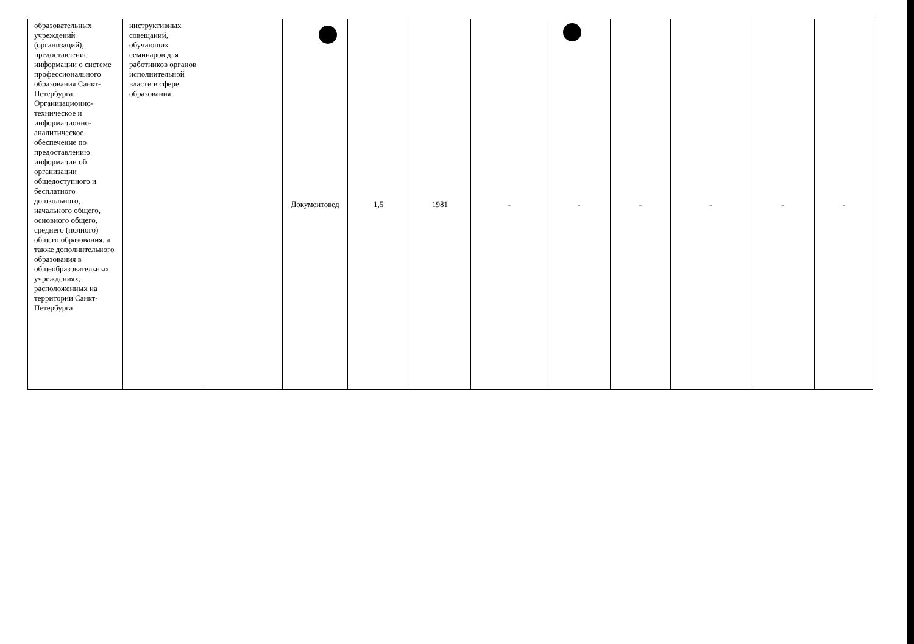| образовательных учреждений (организаций), предоставление информации о системе профессионального образования Санкт-Петербурга. Организационно-техническое и информационно-аналитическое обеспечение по предоставлению информации об организации общедоступного и бесплатного дошкольного, начального общего, основного общего, среднего (полного) общего образования, а также дополнительного образования в общеобразовательных учреждениях, расположенных на территории Санкт-Петербурга | инструктивных совещаний, обучающих семинаров для работников органов исполнительной власти в сфере образования. | | Документовед | 1,5 | 1981 | - | - | - | - | - | - |